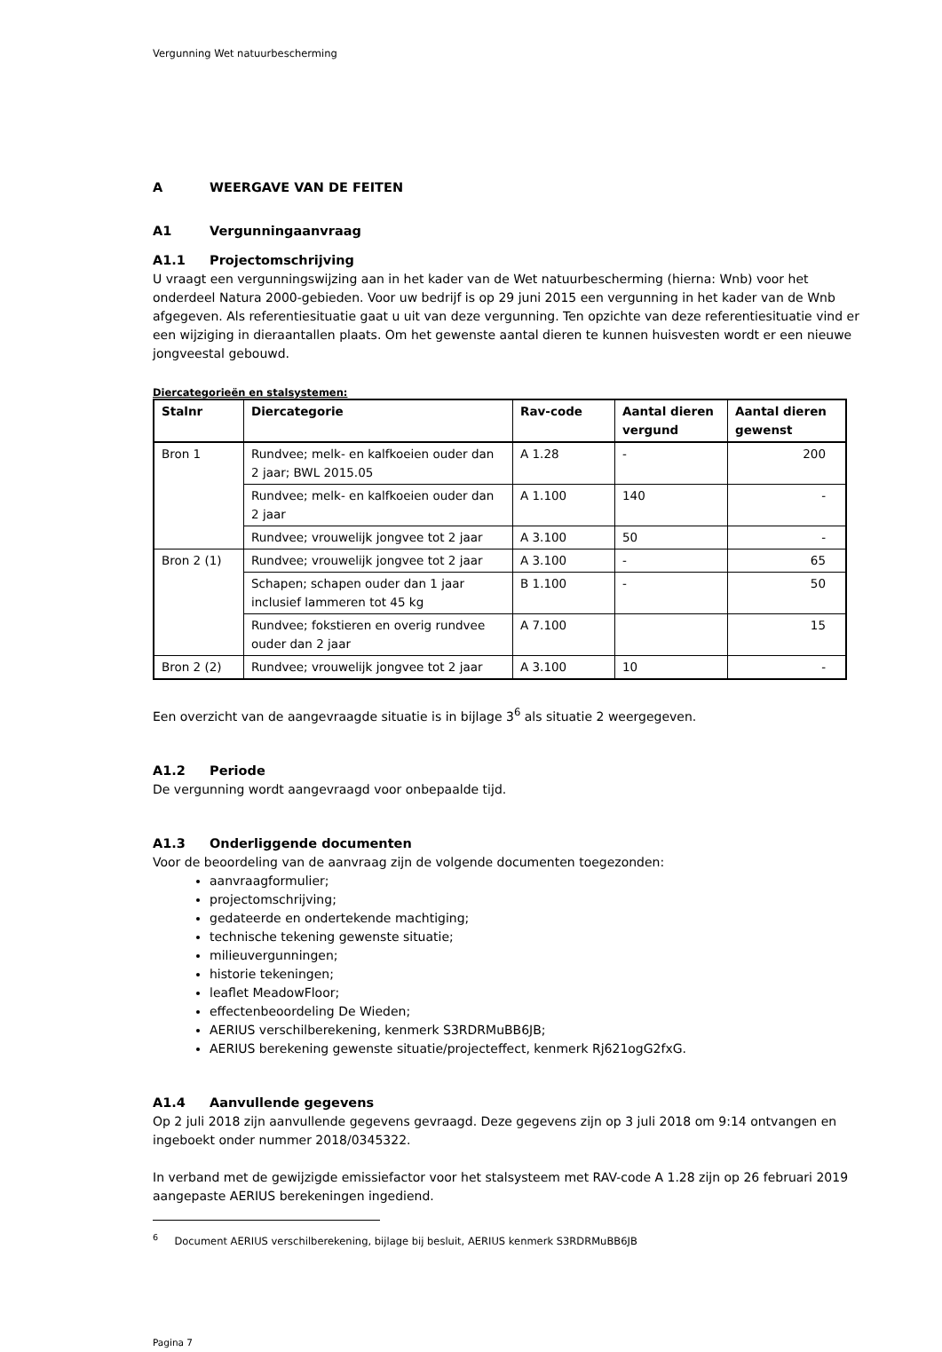Vergunning Wet natuurbescherming
A WEERGAVE VAN DE FEITEN
A1 Vergunningaanvraag
A1.1 Projectomschrijving
U vraagt een vergunningswijzing aan in het kader van de Wet natuurbescherming (hierna: Wnb) voor het onderdeel Natura 2000-gebieden. Voor uw bedrijf is op 29 juni 2015 een vergunning in het kader van de Wnb afgegeven. Als referentiesituatie gaat u uit van deze vergunning. Ten opzichte van deze referentiesituatie vind er een wijziging in dieraantallen plaats. Om het gewenste aantal dieren te kunnen huisvesten wordt er een nieuwe jongveestal gebouwd.
Diercategorieën en stalsystemen:
| Stalnr | Diercategorie | Rav-code | Aantal dieren vergund | Aantal dieren gewenst |
| --- | --- | --- | --- | --- |
| Bron 1 | Rundvee; melk- en kalfkoeien ouder dan 2 jaar; BWL 2015.05 | A 1.28 | - | 200 |
| | Rundvee; melk- en kalfkoeien ouder dan 2 jaar | A 1.100 | 140 | - |
| | Rundvee; vrouwelijk jongvee tot 2 jaar | A 3.100 | 50 | - |
| Bron 2 (1) | Rundvee; vrouwelijk jongvee tot 2 jaar | A 3.100 | - | 65 |
| | Schapen; schapen ouder dan 1 jaar inclusief lammeren tot 45 kg | B 1.100 | - | 50 |
| | Rundvee; fokstieren en overig rundvee ouder dan 2 jaar | A 7.100 | | 15 |
| Bron 2 (2) | Rundvee; vrouwelijk jongvee tot 2 jaar | A 3.100 | 10 | - |
Een overzicht van de aangevraagde situatie is in bijlage 3<sup>6</sup> als situatie 2 weergegeven.
A1.2 Periode
De vergunning wordt aangevraagd voor onbepaalde tijd.
A1.3 Onderliggende documenten
Voor de beoordeling van de aanvraag zijn de volgende documenten toegezonden:
aanvraagformulier;
projectomschrijving;
gedateerde en ondertekende machtiging;
technische tekening gewenste situatie;
milieuvergunningen;
historie tekeningen;
leaflet MeadowFloor;
effectenbeoordeling De Wieden;
AERIUS verschilberekening, kenmerk S3RDRMuBB6JB;
AERIUS berekening gewenste situatie/projecteffect, kenmerk Rj621ogG2fxG.
A1.4 Aanvullende gegevens
Op 2 juli 2018 zijn aanvullende gegevens gevraagd. Deze gegevens zijn op 3 juli 2018 om 9:14 ontvangen en ingeboekt onder nummer 2018/0345322.
In verband met de gewijzigde emissiefactor voor het stalsysteem met RAV-code A 1.28 zijn op 26 februari 2019 aangepaste AERIUS berekeningen ingediend.
<sup>6</sup> Document AERIUS verschilberekening, bijlage bij besluit, AERIUS kenmerk S3RDRMuBB6JB
Pagina 7